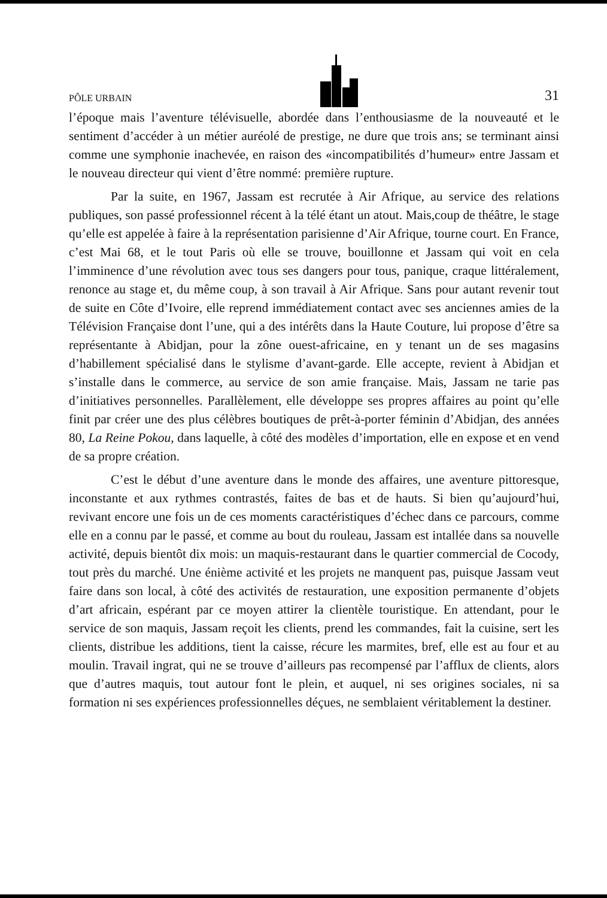PÔLE URBAIN 31
l’époque mais l’aventure télévisuelle, abordée dans l’enthousiasme de la nouveauté et le sentiment d’accéder à un métier auréolé de prestige, ne dure que trois ans; se terminant ainsi comme une symphonie inachevée, en raison des «incompatibilités d’humeur» entre Jassam et le nouveau directeur qui vient d’être nommé: première rupture.
Par la suite, en 1967, Jassam est recrutée à Air Afrique, au service des relations publiques, son passé professionnel récent à la télé étant un atout. Mais,coup de théâtre, le stage qu’elle est appelée à faire à la représentation parisienne d’Air Afrique, tourne court. En France, c’est Mai 68, et le tout Paris où elle se trouve, bouillonne et Jassam qui voit en cela l’imminence d’une révolution avec tous ses dangers pour tous, panique, craque littéralement, renonce au stage et, du même coup, à son travail à Air Afrique. Sans pour autant revenir tout de suite en Côte d’Ivoire, elle reprend immédiatement contact avec ses anciennes amies de la Télévision Française dont l’une, qui a des intérêts dans la Haute Couture, lui propose d’être sa représentante à Abidjan, pour la zône ouest-africaine, en y tenant un de ses magasins d’habillement spécialisé dans le stylisme d’avant-garde. Elle accepte, revient à Abidjan et s’installe dans le commerce, au service de son amie française. Mais, Jassam ne tarie pas d’initiatives personnelles. Parallèlement, elle développe ses propres affaires au point qu’elle finit par créer une des plus célèbres boutiques de prêt-à-porter féminin d’Abidjan, des années 80, La Reine Pokou, dans laquelle, à côté des modèles d’importation, elle en expose et en vend de sa propre création.
C’est le début d’une aventure dans le monde des affaires, une aventure pittoresque, inconstante et aux rythmes contrastés, faites de bas et de hauts. Si bien qu’aujourd’hui, revivant encore une fois un de ces moments caractéristiques d’échec dans ce parcours, comme elle en a connu par le passé, et comme au bout du rouleau, Jassam est intallée dans sa nouvelle activité, depuis bientôt dix mois: un maquis-restaurant dans le quartier commercial de Cocody, tout près du marché. Une énième activité et les projets ne manquent pas, puisque Jassam veut faire dans son local, à côté des activités de restauration, une exposition permanente d’objets d’art africain, espérant par ce moyen attirer la clientèle touristique. En attendant, pour le service de son maquis, Jassam reçoit les clients, prend les commandes, fait la cuisine, sert les clients, distribue les additions, tient la caisse, récure les marmites, bref, elle est au four et au moulin. Travail ingrat, qui ne se trouve d’ailleurs pas recompensé par l’afflux de clients, alors que d’autres maquis, tout autour font le plein, et auquel, ni ses origines sociales, ni sa formation ni ses expériences professionnelles déçues, ne semblaient véritablement la destiner.